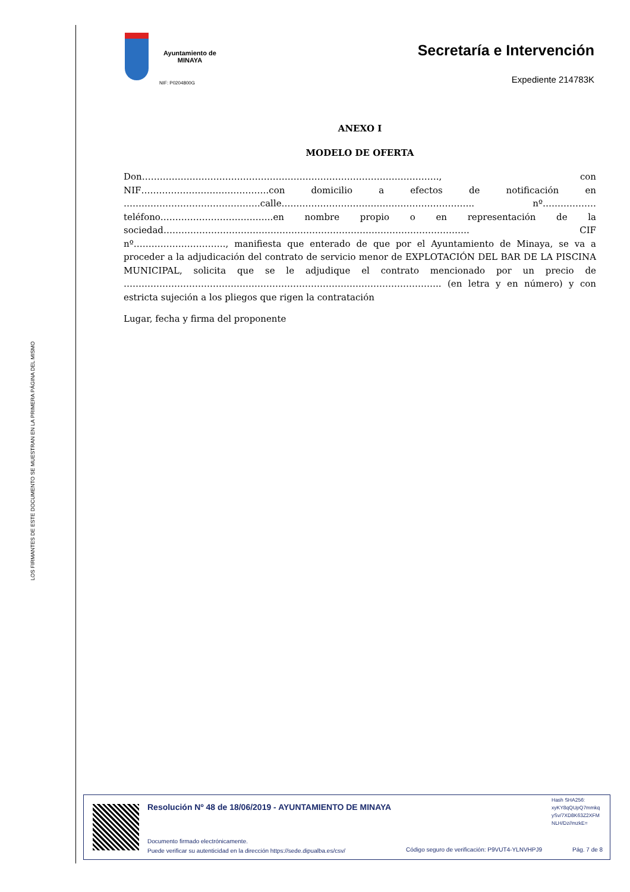LOS FIRMANTES DE ESTE DOCUMENTO SE MUESTRAN EN LA PRIMERA PÁGINA DEL MISMO
Ayuntamiento de
MINAYA
NIF: P0204800G
Secretaría e Intervención
Expediente 214783K
ANEXO I
MODELO DE OFERTA
Don………………………………………………………………………………………., con NIF…………………………………….con domicilio a efectos de notificación en ……………………………………….calle……………………………………………………….. nº………………teléfono………………………………..en nombre propio o en representación de la sociedad…………………………………………………………………………………………. CIF nº…………………………., manifiesta que enterado de que por el Ayuntamiento de Minaya, se va a proceder a la adjudicación del contrato de servicio menor de EXPLOTACIÓN DEL BAR DE LA PISCINA MUNICIPAL, solicita que se le adjudique el contrato mencionado por un precio de …………………………………………………………………………………………….. (en letra y en número) y con estricta sujeción a los pliegos que rigen la contratación
Lugar, fecha y firma del proponente
Resolución Nº 48 de 18/06/2019 - AYUNTAMIENTO DE MINAYA
Hash SHA256:
xyKY8qQUpQ7mmkq
ySv/7XD8K63Z2XFM
NLH/Dz//mzkE=
Documento firmado electrónicamente.
Puede verificar su autenticidad en la dirección https://sede.dipualba.es/csv/
Código seguro de verificación: P9VUT4-YLNVHPJ9
Pág. 7 de 8